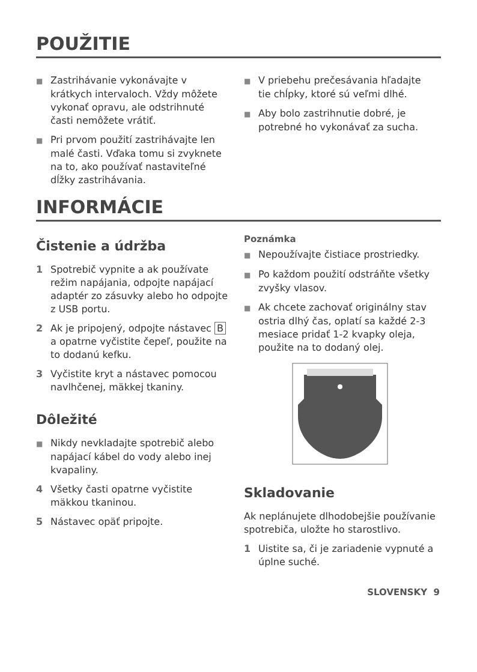POUŽITIE
■ Zastrihávanie vykonávajte v krátkych intervaloch. Vždy môžete vykonať opravu, ale odstrihnuté časti nemôžete vrátiť.
■ Pri prvom použití zastrihávajte len malé časti. Vďaka tomu si zvyknete na to, ako používať nastaviteľné dĺžky zastrihávania.
■ V priebehu prečesávania hľadajte tie chĺpky, ktoré sú veľmi dlhé.
■ Aby bolo zastrihnutie dobré, je potrebné ho vykonávať za sucha.
INFORMÁCIE
Čistenie a údržba
1 Spotrebič vypnite a ak používate režim napájania, odpojte napájací adaptér zo zásuvky alebo ho odpojte z USB portu.
2 Ak je pripojený, odpojte nástavec B a opatrne vyčistite čepeľ, použite na to dodanú kefku.
3 Vyčistite kryt a nástavec pomocou navlhčenej, mäkkej tkaniny.
Dôležité
■ Nikdy nevkladajte spotrebič alebo napájací kábel do vody alebo inej kvapaliny.
4 Všetky časti opatrne vyčistite mäkkou tkaninou.
5 Nástavec opäť pripojte.
Poznámka
■ Nepoužívajte čistiace prostriedky.
■ Po každom použití odstráňte všetky zvyšky vlasov.
■ Ak chcete zachovať originálny stav ostria dlhý čas, oplatí sa každé 2-3 mesiace pridať 1-2 kvapky oleja, použite na to dodaný olej.
Skladovanie
Ak neplánujete dlhodobejšie používanie spotrebiča, uložte ho starostlivo.
1 Uistite sa, či je zariadenie vypnuté a úplne suché.
SLOVENSKY 9